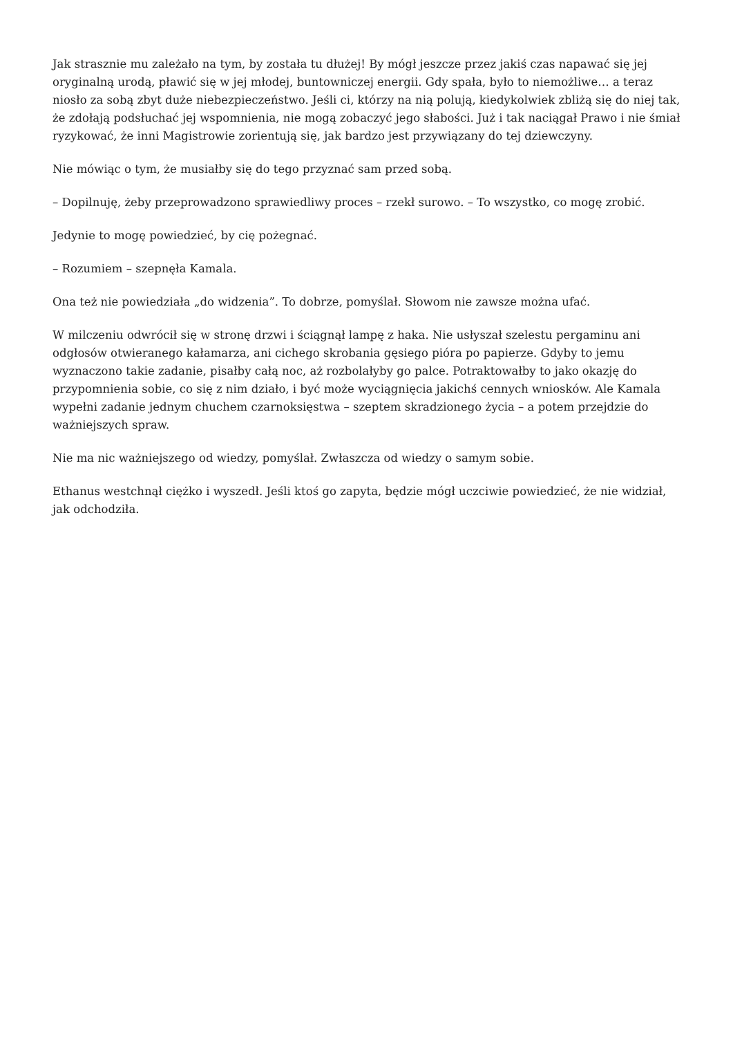Jak strasznie mu zależało na tym, by została tu dłużej! By mógł jeszcze przez jakiś czas napawać się jej oryginalną urodą, pławić się w jej młodej, buntowniczej energii. Gdy spała, było to niemożliwe… a teraz niosło za sobą zbyt duże niebezpieczeństwo. Jeśli ci, którzy na nią polują, kiedykolwiek zbliżą się do niej tak, że zdołają podsłuchać jej wspomnienia, nie mogą zobaczyć jego słabości. Już i tak naciągał Prawo i nie śmiał ryzykować, że inni Magistrowie zorientują się, jak bardzo jest przywiązany do tej dziewczyny.
Nie mówiąc o tym, że musiałby się do tego przyznać sam przed sobą.
– Dopilnuję, żeby przeprowadzono sprawiedliwy proces – rzekł surowo. – To wszystko, co mogę zrobić.
Jedynie to mogę powiedzieć, by cię pożegnać.
– Rozumiem – szepnęła Kamala.
Ona też nie powiedziała „do widzenia”. To dobrze, pomyślał. Słowom nie zawsze można ufać.
W milczeniu odwrócił się w stronę drzwi i ściągnął lampę z haka. Nie usłyszał szelestu pergaminu ani odgłosów otwieranego kałamarza, ani cichego skrobania gęsiego pióra po papierze. Gdyby to jemu wyznaczono takie zadanie, pisałby całą noc, aż rozbolałyby go palce. Potraktowałby to jako okazję do przypomnienia sobie, co się z nim działo, i być może wyciągnięcia jakichś cennych wniosków. Ale Kamala wypełni zadanie jednym chuchem czarnoksięstwa – szeptem skradzionego życia – a potem przejdzie do ważniejszych spraw.
Nie ma nic ważniejszego od wiedzy, pomyślał. Zwłaszcza od wiedzy o samym sobie.
Ethanus westchnął ciężko i wyszedł. Jeśli ktoś go zapyta, będzie mógł uczciwie powiedzieć, że nie widział, jak odchodziła.